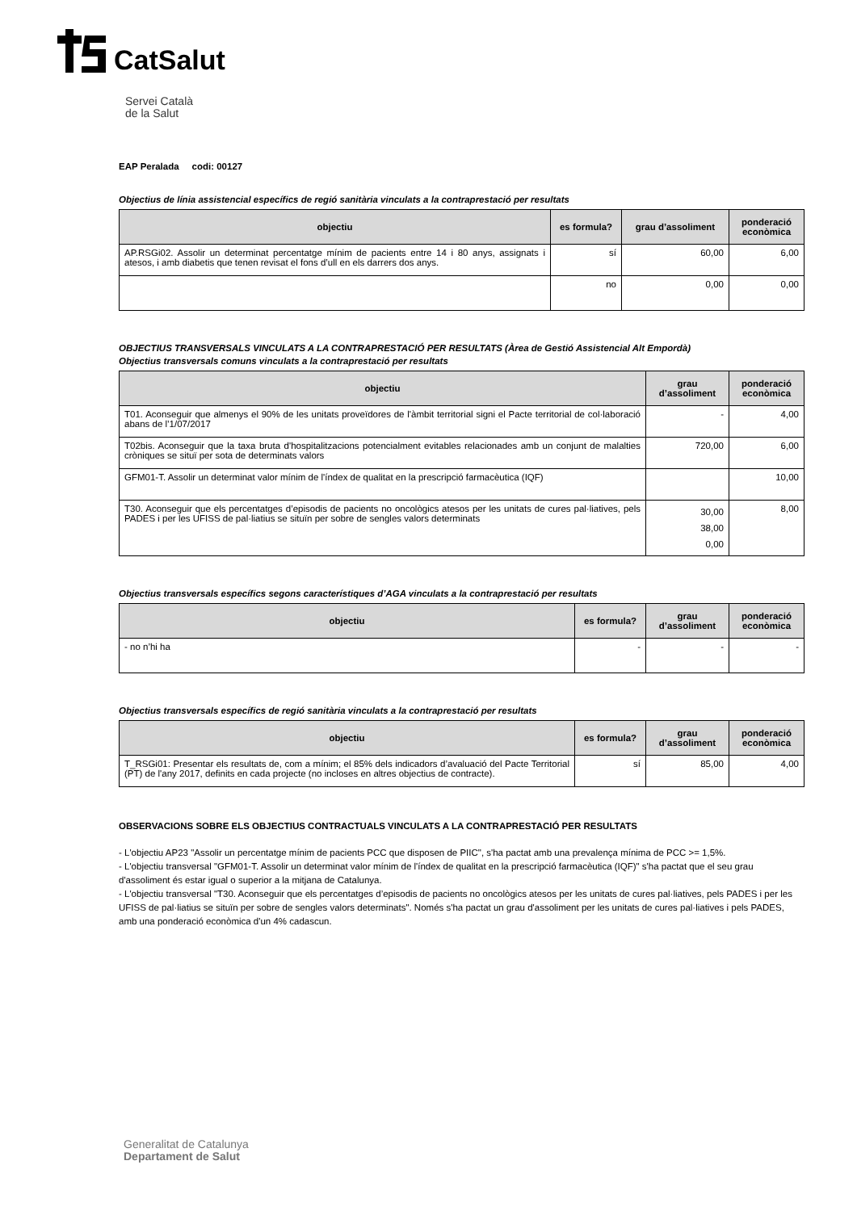CatSalut
Servei Català
de la Salut
EAP Peralada codi: 00127
Objectius de línia assistencial específics de regió sanitària vinculats a la contraprestació per resultats
| objectiu | es formula? | grau d’assoliment | ponderació econòmica |
| --- | --- | --- | --- |
| AP.RSGi02. Assolir un determinat percentatge mínim de pacients entre 14 i 80 anys, assignats i atesos, i amb diabetis que tenen revisat el fons d’ull en els darrers dos anys. | sí | 60,00 | 6,00 |
| | no | 0,00 | 0,00 |
OBJECTIUS TRANSVERSALS VINCULATS A LA CONTRAPRESTACIÓ PER RESULTATS (Àrea de Gestió Assistencial Alt Empordà)
Objectius transversals comuns vinculats a la contraprestació per resultats
| objectiu | grau d’assoliment | ponderació econòmica |
| --- | --- | --- |
| T01. Aconseguir que almenys el 90% de les unitats proveïdores de l'àmbit territorial signi el Pacte territorial de col·laboració abans de l’1/07/2017 | - | 4,00 |
| T02bis. Aconseguir que la taxa bruta d'hospitalitzacions potencialment evitables relacionades amb un conjunt de malalties cròniques se situï per sota de determinats valors | 720,00 | 6,00 |
| GFM01-T. Assolir un determinat valor mínim de l'índex de qualitat en la prescripció farmacèutica (IQF) | | 10,00 |
| T30. Aconseguir que els percentatges d’episodis de pacients no oncològics atesos per les unitats de cures pal·liatives, pels PADES i per les UFISS de pal·liatius se situïn per sobre de sengles valors determinats | 30,00 38,00 0,00 | 8,00 |
Objectius transversals específics segons característiques d’AGA vinculats a la contraprestació per resultats
| objectiu | es formula? | grau d’assoliment | ponderació econòmica |
| --- | --- | --- | --- |
| - no n’hi ha | - | - | - |
Objectius transversals específics de regió sanitària vinculats a la contraprestació per resultats
| objectiu | es formula? | grau d’assoliment | ponderació econòmica |
| --- | --- | --- | --- |
| T_RSGi01: Presentar els resultats de, com a mínim; el 85% dels indicadors d’avaluació del Pacte Territorial (PT) de l'any 2017, definits en cada projecte (no incloses en altres objectius de contracte). | sí | 85,00 | 4,00 |
OBSERVACIONS SOBRE ELS OBJECTIUS CONTRACTUALS VINCULATS A LA CONTRAPRESTACIÓ PER RESULTATS
- L'objectiu AP23 "Assolir un percentatge mínim de pacients PCC que disposen de PIIC", s'ha pactat amb una prevalença mínima de PCC >= 1,5%.
- L'objectiu transversal "GFM01-T. Assolir un determinat valor mínim de l'índex de qualitat en la prescripció farmacèutica (IQF)" s'ha pactat que el seu grau d'assoliment és estar igual o superior a la mitjana de Catalunya.
- L'objectiu transversal "T30. Aconseguir que els percentatges d’episodis de pacients no oncològics atesos per les unitats de cures pal·liatives, pels PADES i per les UFISS de pal·liatius se situïn per sobre de sengles valors determinats". Només s'ha pactat un grau d'assoliment per les unitats de cures pal·liatives i pels PADES, amb una ponderació econòmica d'un 4% cadascun.
Generalitat de Catalunya
Departament de Salut